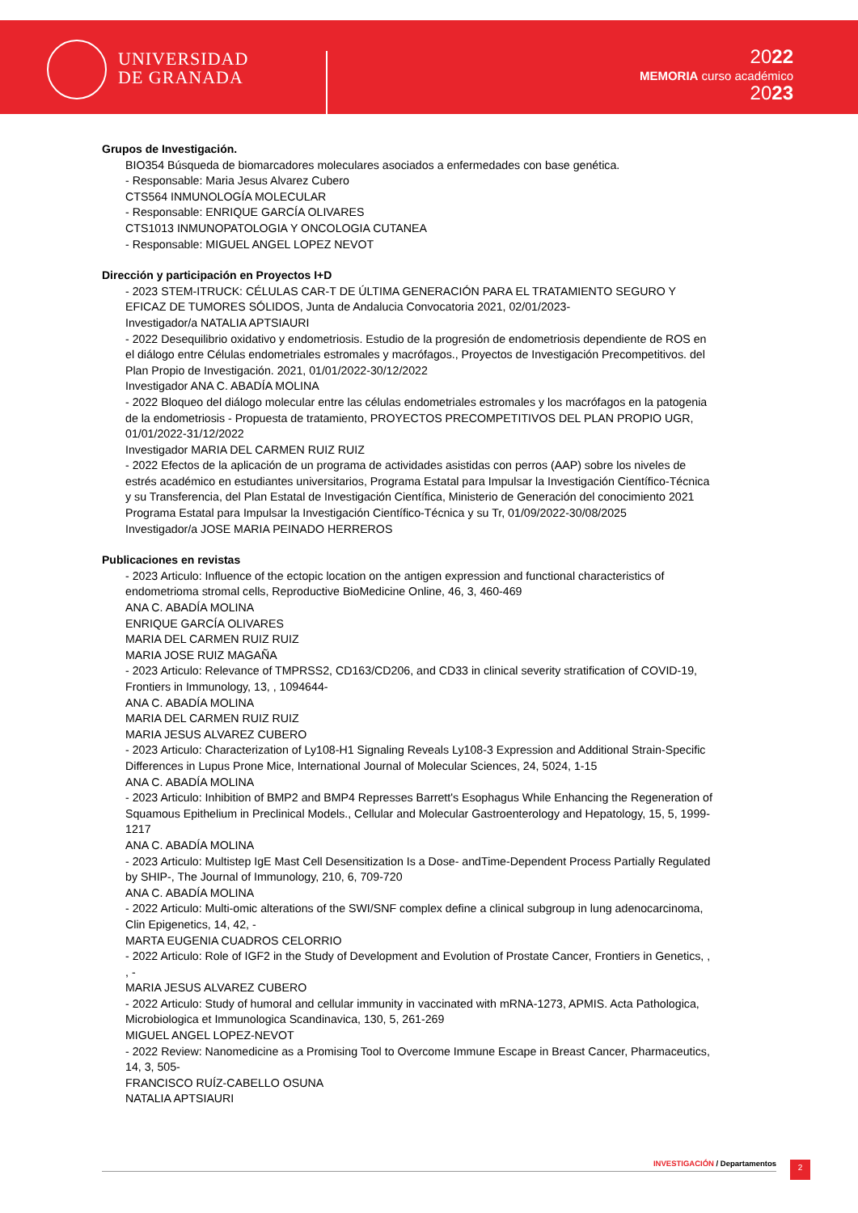UNIVERSIDAD
DE GRANADA
2022
MEMORIA curso académico
2023
Grupos de Investigación.
BIO354 Búsqueda de biomarcadores moleculares asociados a enfermedades con base genética.
- Responsable: Maria Jesus Alvarez Cubero
CTS564 INMUNOLOGÍA MOLECULAR
- Responsable: ENRIQUE GARCÍA OLIVARES
CTS1013 INMUNOPATOLOGIA Y ONCOLOGIA CUTANEA
- Responsable: MIGUEL ANGEL LOPEZ NEVOT
Dirección y participación en Proyectos I+D
- 2023 STEM-ITRUCK: CÉLULAS CAR-T DE ÚLTIMA GENERACIÓN PARA EL TRATAMIENTO SEGURO Y EFICAZ DE TUMORES SÓLIDOS, Junta de Andalucia Convocatoria 2021, 02/01/2023-
Investigador/a NATALIA APTSIAURI
- 2022 Desequilibrio oxidativo y endometriosis. Estudio de la progresión de endometriosis dependiente de ROS en el diálogo entre Células endometriales estromales y macrófagos., Proyectos de Investigación Precompetitivos. del Plan Propio de Investigación. 2021, 01/01/2022-30/12/2022
Investigador ANA C. ABADÍA MOLINA
- 2022 Bloqueo del diálogo molecular entre las células endometriales estromales y los macrófagos en la patogenia de la endometriosis - Propuesta de tratamiento, PROYECTOS PRECOMPETITIVOS DEL PLAN PROPIO UGR, 01/01/2022-31/12/2022
Investigador MARIA DEL CARMEN RUIZ RUIZ
- 2022 Efectos de la aplicación de un programa de actividades asistidas con perros (AAP) sobre los niveles de estrés académico en estudiantes universitarios, Programa Estatal para Impulsar la Investigación Científico-Técnica y su Transferencia, del Plan Estatal de Investigación Científica, Ministerio de Generación del conocimiento 2021 Programa Estatal para Impulsar la Investigación Científico-Técnica y su Tr, 01/09/2022-30/08/2025
Investigador/a JOSE MARIA PEINADO HERREROS
Publicaciones en revistas
- 2023 Articulo: Influence of the ectopic location on the antigen expression and functional characteristics of endometrioma stromal cells, Reproductive BioMedicine Online, 46, 3, 460-469
ANA C. ABADÍA MOLINA
ENRIQUE GARCÍA OLIVARES
MARIA DEL CARMEN RUIZ RUIZ
MARIA JOSE RUIZ MAGAÑA
- 2023 Articulo: Relevance of TMPRSS2, CD163/CD206, and CD33 in clinical severity stratification of COVID-19, Frontiers in Immunology, 13, , 1094644-
ANA C. ABADÍA MOLINA
MARIA DEL CARMEN RUIZ RUIZ
MARIA JESUS ALVAREZ CUBERO
- 2023 Articulo: Characterization of Ly108-H1 Signaling Reveals Ly108-3 Expression and Additional Strain-Specific Differences in Lupus Prone Mice, International Journal of Molecular Sciences, 24, 5024, 1-15
ANA C. ABADÍA MOLINA
- 2023 Articulo: Inhibition of BMP2 and BMP4 Represses Barrett's Esophagus While Enhancing the Regeneration of Squamous Epithelium in Preclinical Models., Cellular and Molecular Gastroenterology and Hepatology, 15, 5, 1999-1217
ANA C. ABADÍA MOLINA
- 2023 Articulo: Multistep IgE Mast Cell Desensitization Is a Dose- andTime-Dependent Process Partially Regulated by SHIP-, The Journal of Immunology, 210, 6, 709-720
ANA C. ABADÍA MOLINA
- 2022 Articulo: Multi-omic alterations of the SWI/SNF complex define a clinical subgroup in lung adenocarcinoma, Clin Epigenetics, 14, 42, -
MARTA EUGENIA CUADROS CELORRIO
- 2022 Articulo: Role of IGF2 in the Study of Development and Evolution of Prostate Cancer, Frontiers in Genetics, , , -
MARIA JESUS ALVAREZ CUBERO
- 2022 Articulo: Study of humoral and cellular immunity in vaccinated with mRNA-1273, APMIS. Acta Pathologica, Microbiologica et Immunologica Scandinavica, 130, 5, 261-269
MIGUEL ANGEL LOPEZ-NEVOT
- 2022 Review: Nanomedicine as a Promising Tool to Overcome Immune Escape in Breast Cancer, Pharmaceutics, 14, 3, 505-
FRANCISCO RUÍZ-CABELLO OSUNA
NATALIA APTSIAURI
INVESTIGACIÓN / Departamentos 2